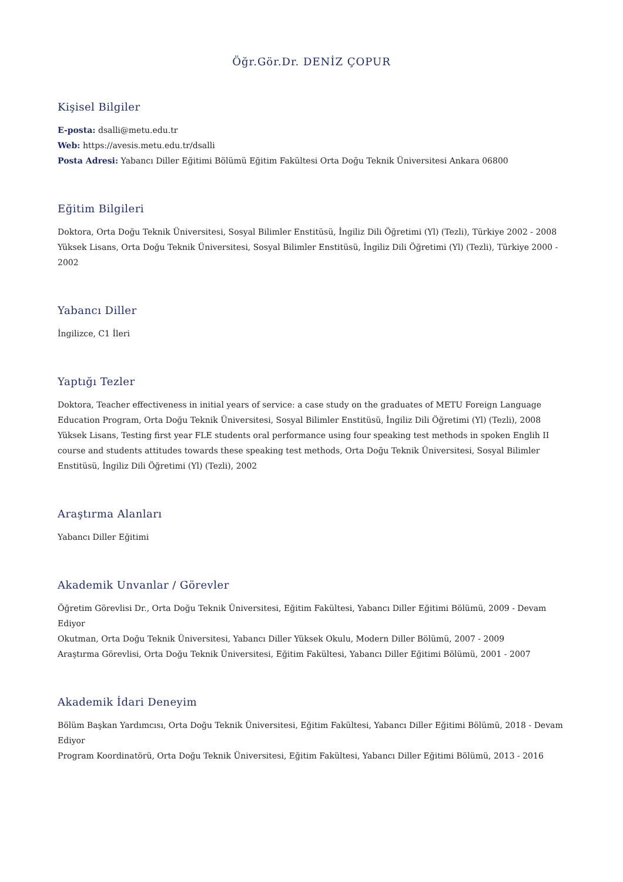Öğr.Gör.Dr. DENİZ ÇOPUR
Kişisel Bilgiler
E-posta: dsalli@metu.edu.tr
Web: https://avesis.metu.edu.tr/dsalli
Posta Adresi: Yabancı Diller Eğitimi Bölümü Eğitim Fakültesi Orta Doğu Teknik Üniversitesi Ankara 06800
Eğitim Bilgileri
Doktora, Orta Doğu Teknik Üniversitesi, Sosyal Bilimler Enstitüsü, İngiliz Dili Öğretimi (Yl) (Tezli), Türkiye 2002 - 2008
Yüksek Lisans, Orta Doğu Teknik Üniversitesi, Sosyal Bilimler Enstitüsü, İngiliz Dili Öğretimi (Yl) (Tezli), Türkiye 2000 - 2002
Yabancı Diller
İngilizce, C1 İleri
Yaptığı Tezler
Doktora, Teacher effectiveness in initial years of service: a case study on the graduates of METU Foreign Language Education Program, Orta Doğu Teknik Üniversitesi, Sosyal Bilimler Enstitüsü, İngiliz Dili Öğretimi (Yl) (Tezli), 2008
Yüksek Lisans, Testing first year FLE students oral performance using four speaking test methods in spoken Englih II course and students attitudes towards these speaking test methods, Orta Doğu Teknik Üniversitesi, Sosyal Bilimler Enstitüsü, İngiliz Dili Öğretimi (Yl) (Tezli), 2002
Araştırma Alanları
Yabancı Diller Eğitimi
Akademik Unvanlar / Görevler
Öğretim Görevlisi Dr., Orta Doğu Teknik Üniversitesi, Eğitim Fakültesi, Yabancı Diller Eğitimi Bölümü, 2009 - Devam Ediyor
Okutman, Orta Doğu Teknik Üniversitesi, Yabancı Diller Yüksek Okulu, Modern Diller Bölümü, 2007 - 2009
Araştırma Görevlisi, Orta Doğu Teknik Üniversitesi, Eğitim Fakültesi, Yabancı Diller Eğitimi Bölümü, 2001 - 2007
Akademik İdari Deneyim
Bölüm Başkan Yardımcısı, Orta Doğu Teknik Üniversitesi, Eğitim Fakültesi, Yabancı Diller Eğitimi Bölümü, 2018 - Devam Ediyor
Program Koordinatörü, Orta Doğu Teknik Üniversitesi, Eğitim Fakültesi, Yabancı Diller Eğitimi Bölümü, 2013 - 2016